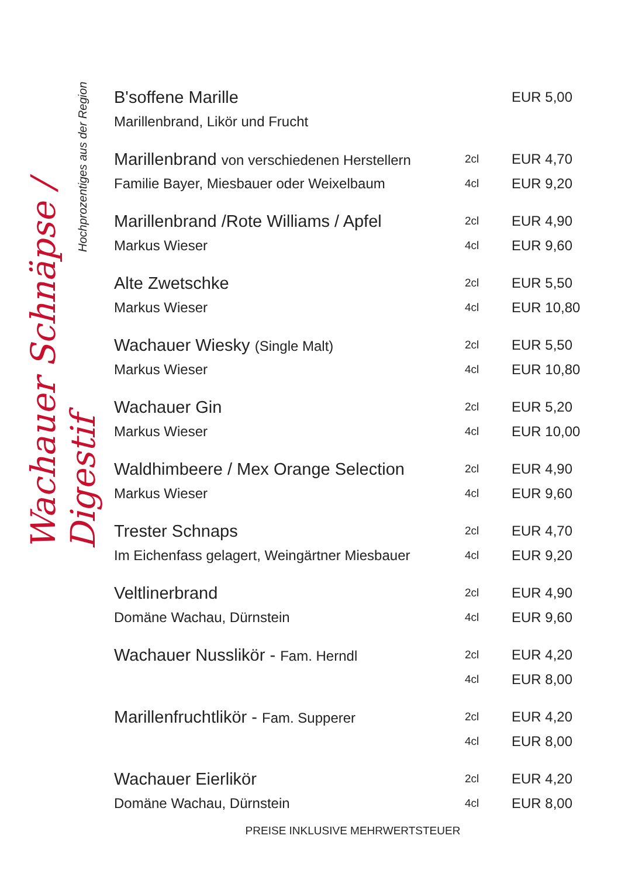Wachauer Schnäpse / Digestif
Hochprozentiges aus der Region
| B'soffene Marille | | EUR 5,00 |
| Marillenbrand, Likör und Frucht | | |
| Marillenbrand von verschiedenen Herstellern | 2cl | EUR 4,70 |
| Familie Bayer, Miesbauer oder Weixelbaum | 4cl | EUR 9,20 |
| Marillenbrand /Rote Williams / Apfel | 2cl | EUR 4,90 |
| Markus Wieser | 4cl | EUR 9,60 |
| Alte Zwetschke | 2cl | EUR 5,50 |
| Markus Wieser | 4cl | EUR 10,80 |
| Wachauer Wiesky (Single Malt) | 2cl | EUR 5,50 |
| Markus Wieser | 4cl | EUR 10,80 |
| Wachauer Gin | 2cl | EUR 5,20 |
| Markus Wieser | 4cl | EUR 10,00 |
| Waldhimbeere / Mex Orange Selection | 2cl | EUR 4,90 |
| Markus Wieser | 4cl | EUR 9,60 |
| Trester Schnaps | 2cl | EUR 4,70 |
| Im Eichenfass gelagert, Weingärtner Miesbauer | 4cl | EUR 9,20 |
| Veltlinerbrand | 2cl | EUR 4,90 |
| Domäne Wachau, Dürnstein | 4cl | EUR 9,60 |
| Wachauer Nusslikör - Fam. Herndl | 2cl | EUR 4,20 |
| | 4cl | EUR 8,00 |
| Marillenfruchtlikör - Fam. Supperer | 2cl | EUR 4,20 |
| | 4cl | EUR 8,00 |
| Wachauer Eierlikör | 2cl | EUR 4,20 |
| Domäne Wachau, Dürnstein | 4cl | EUR 8,00 |
PREISE INKLUSIVE MEHRWERTSTEUER